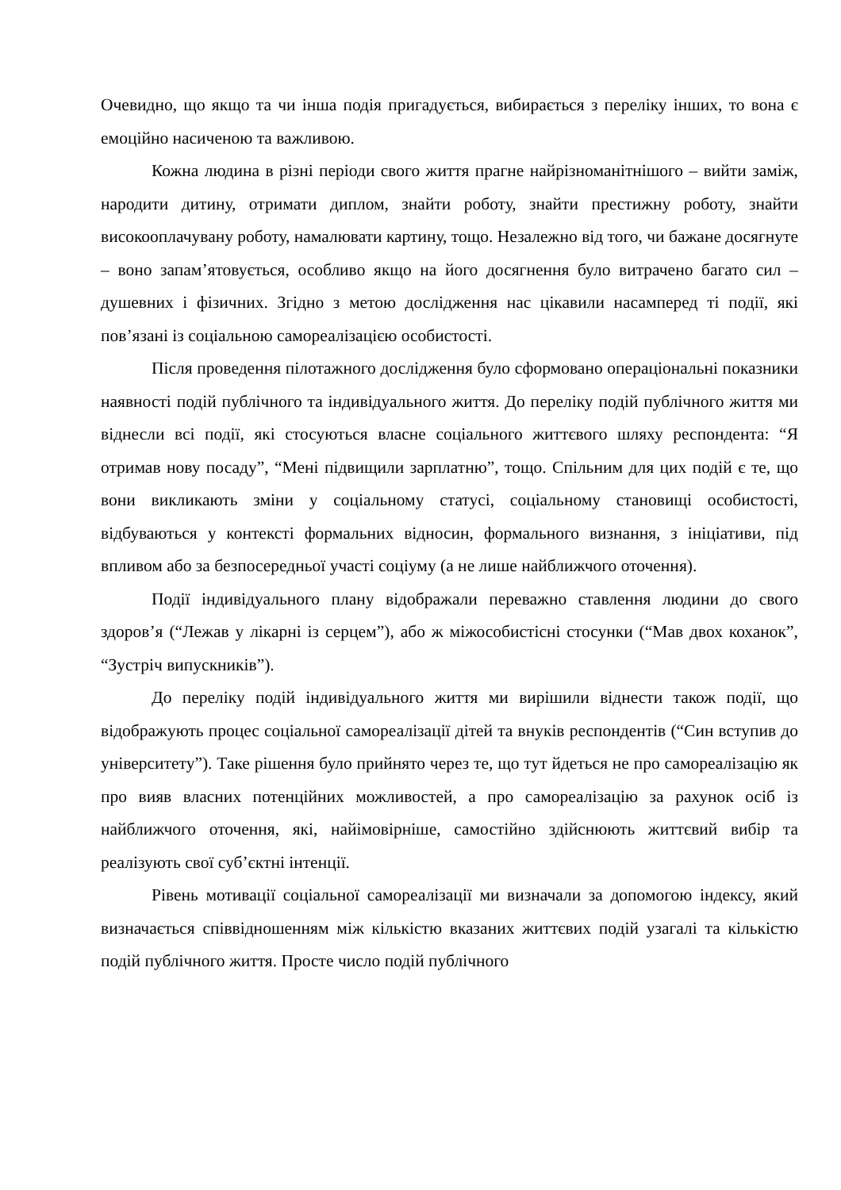Очевидно, що якщо та чи інша подія пригадується, вибирається з переліку інших, то вона є емоційно насиченою та важливою.
Кожна людина в різні періоди свого життя прагне найрізноманітнішого – вийти заміж, народити дитину, отримати диплом, знайти роботу, знайти престижну роботу, знайти високооплачувану роботу, намалювати картину, тощо. Незалежно від того, чи бажане досягнуте – воно запам’ятовується, особливо якщо на його досягнення було витрачено багато сил – душевних і фізичних. Згідно з метою дослідження нас цікавили насамперед ті події, які пов’язані із соціальною самореалізацією особистості.
Після проведення пілотажного дослідження було сформовано операціональні показники наявності подій публічного та індивідуального життя. До переліку подій публічного життя ми віднесли всі події, які стосуються власне соціального життєвого шляху респондента: “Я отримав нову посаду”, “Мені підвищили зарплатню”, тощо. Спільним для цих подій є те, що вони викликають зміни у соціальному статусі, соціальному становищі особистості, відбуваються у контексті формальних відносин, формального визнання, з ініціативи, під впливом або за безпосередньої участі соціуму (а не лише найближчого оточення).
Події індивідуального плану відображали переважно ставлення людини до свого здоров’я (“Лежав у лікарні із серцем”), або ж міжособистісні стосунки (“Мав двох коханок”, “Зустріч випускників”).
До переліку подій індивідуального життя ми вирішили віднести також події, що відображують процес соціальної самореалізації дітей та внуків респондентів (“Син вступив до університету”). Таке рішення було прийнято через те, що тут йдеться не про самореалізацію як про вияв власних потенційних можливостей, а про самореалізацію за рахунок осіб із найближчого оточення, які, найімовірніше, самостійно здійснюють життєвий вибір та реалізують свої суб’єктні інтенції.
Рівень мотивації соціальної самореалізації ми визначали за допомогою індексу, який визначається співвідношенням між кількістю вказаних життєвих подій узагалі та кількістю подій публічного життя. Просте число подій публічного